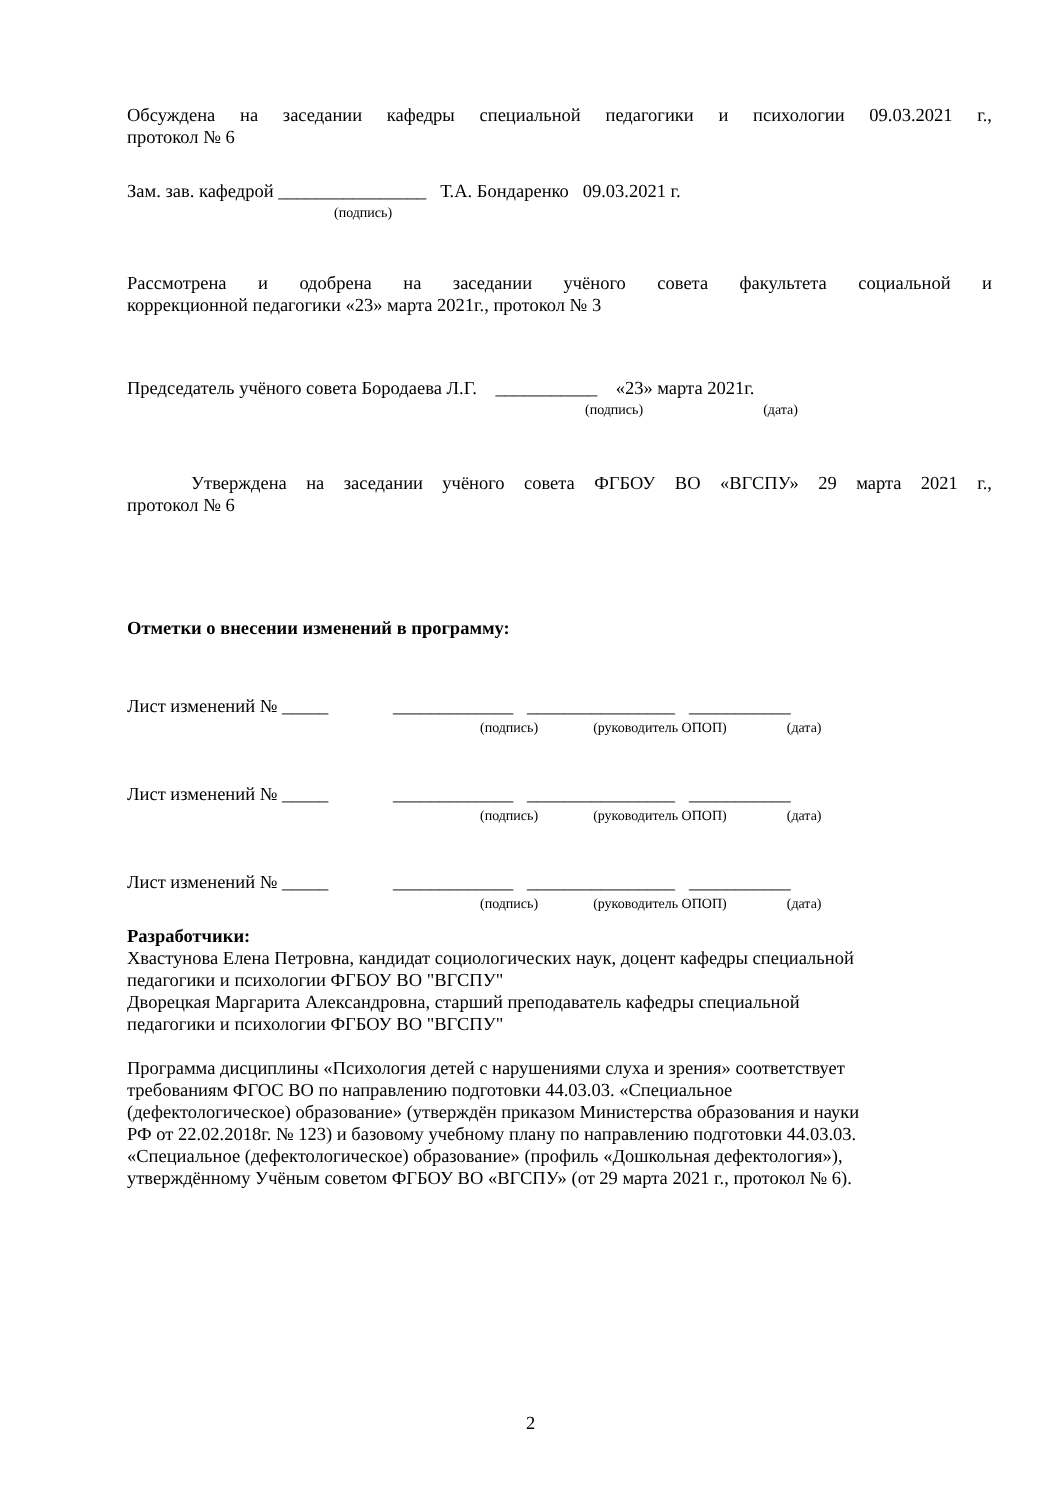Обсуждена на заседании кафедры специальной педагогики и психологии 09.03.2021 г.,
протокол № 6
Зам. зав. кафедрой ________________ Т.А. Бондаренко 09.03.2021 г.
(подпись)
Рассмотрена и одобрена на заседании учёного совета факультета социальной и
коррекционной педагогики «23» марта 2021г., протокол № 3
Председатель учёного совета Бородаева Л.Г. ___________ «23» марта 2021г.
(подпись) (дата)
Утверждена на заседании учёного совета ФГБОУ ВО «ВГСПУ» 29 марта 2021 г.,
протокол № 6
Отметки о внесении изменений в программу:
Лист изменений № _____ _____________ ________________ ___________
(подпись) (руководитель ОПОП) (дата)
Лист изменений № _____ _____________ ________________ ___________
(подпись) (руководитель ОПОП) (дата)
Лист изменений № _____ _____________ ________________ ___________
(подпись) (руководитель ОПОП) (дата)
Разработчики:
Хвастунова Елена Петровна, кандидат социологических наук, доцент кафедры специальной
педагогики и психологии ФГБОУ ВО "ВГСПУ"
Дворецкая Маргарита Александровна, старший преподаватель кафедры специальной
педагогики и психологии ФГБОУ ВО "ВГСПУ"
Программа дисциплины «Психология детей с нарушениями слуха и зрения» соответствует
требованиям ФГОС ВО по направлению подготовки 44.03.03. «Специальное
(дефектологическое) образование» (утверждён приказом Министерства образования и науки
РФ от 22.02.2018г. № 123) и базовому учебному плану по направлению подготовки 44.03.03.
«Специальное (дефектологическое) образование» (профиль «Дошкольная дефектология»),
утверждённому Учёным советом ФГБОУ ВО «ВГСПУ» (от 29 марта 2021 г., протокол № 6).
2